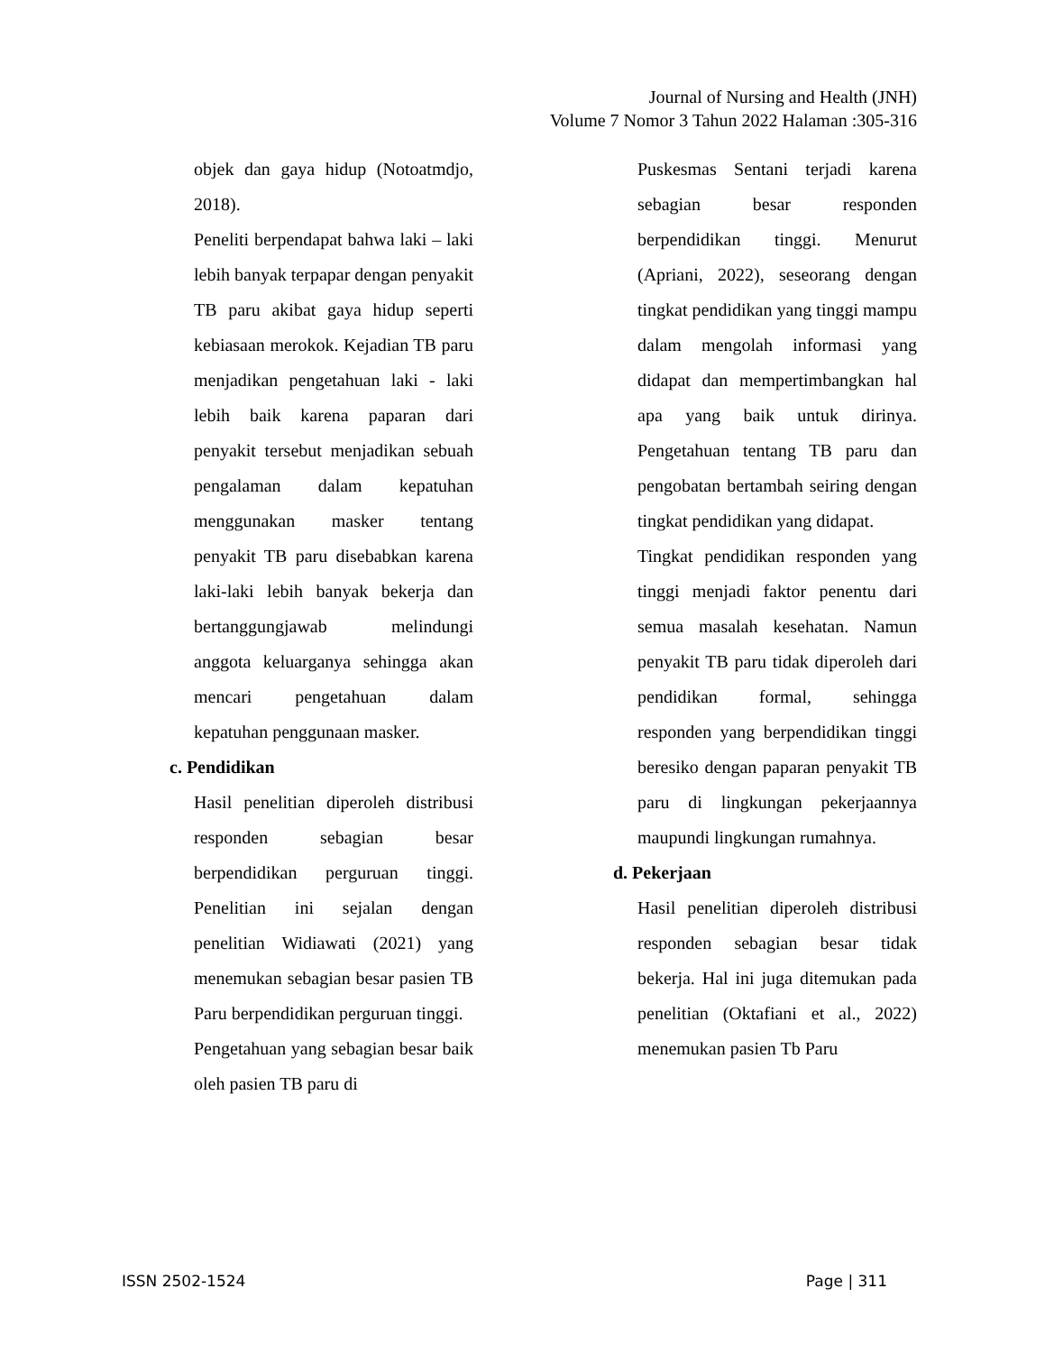Journal of Nursing and Health (JNH)
Volume 7 Nomor 3 Tahun 2022 Halaman :305-316
objek dan gaya hidup (Notoatmdjo, 2018).
Peneliti berpendapat bahwa laki – laki lebih banyak terpapar dengan penyakit TB paru akibat gaya hidup seperti kebiasaan merokok. Kejadian TB paru menjadikan pengetahuan laki - laki lebih baik karena paparan dari penyakit tersebut menjadikan sebuah pengalaman dalam kepatuhan menggunakan masker tentang penyakit TB paru disebabkan karena laki-laki lebih banyak bekerja dan bertanggungjawab melindungi anggota keluarganya sehingga akan mencari pengetahuan dalam kepatuhan penggunaan masker.
c. Pendidikan
Hasil penelitian diperoleh distribusi responden sebagian besar berpendidikan perguruan tinggi. Penelitian ini sejalan dengan penelitian Widiawati (2021) yang menemukan sebagian besar pasien TB Paru berpendidikan perguruan tinggi.
Pengetahuan yang sebagian besar baik oleh pasien TB paru di
Puskesmas Sentani terjadi karena sebagian besar responden berpendidikan tinggi. Menurut (Apriani, 2022), seseorang dengan tingkat pendidikan yang tinggi mampu dalam mengolah informasi yang didapat dan mempertimbangkan hal apa yang baik untuk dirinya. Pengetahuan tentang TB paru dan pengobatan bertambah seiring dengan tingkat pendidikan yang didapat.
Tingkat pendidikan responden yang tinggi menjadi faktor penentu dari semua masalah kesehatan. Namun penyakit TB paru tidak diperoleh dari pendidikan formal, sehingga responden yang berpendidikan tinggi beresiko dengan paparan penyakit TB paru di lingkungan pekerjaannya maupundi lingkungan rumahnya.
d. Pekerjaan
Hasil penelitian diperoleh distribusi responden sebagian besar tidak bekerja. Hal ini juga ditemukan pada penelitian (Oktafiani et al., 2022) menemukan pasien Tb Paru
ISSN 2502-1524 Page | 311